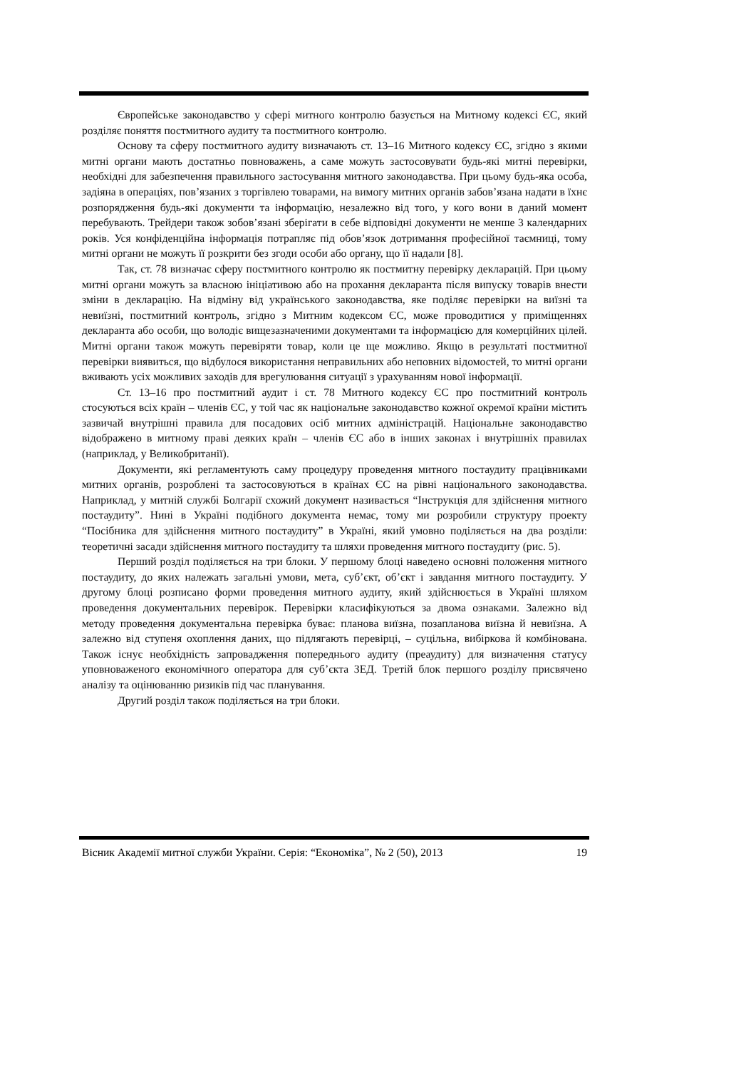Європейське законодавство у сфері митного контролю базується на Митному кодексі ЄС, який розділяє поняття постмитного аудиту та постмитного контролю.
Основу та сферу постмитного аудиту визначають ст. 13–16 Митного кодексу ЄС, згідно з якими митні органи мають достатньо повноважень, а саме можуть застосовувати будь-які митні перевірки, необхідні для забезпечення правильного застосування митного законодавства. При цьому будь-яка особа, задіяна в операціях, пов’язаних з торгівлею товарами, на вимогу митних органів забов’язана надати в їхнє розпорядження будь-які документи та інформацію, незалежно від того, у кого вони в даний момент перебувають. Трейдери також зобов’язані зберігати в себе відповідні документи не менше 3 календарних років. Уся конфіденційна інформація потрапляє під обов’язок дотримання професійної таємниці, тому митні органи не можуть її розкрити без згоди особи або органу, що її надали [8].
Так, ст. 78 визначає сферу постмитного контролю як постмитну перевірку декларацій. При цьому митні органи можуть за власною ініціативою або на прохання декларанта після випуску товарів внести зміни в декларацію. На відміну від українського законодавства, яке поділяє перевірки на виїзні та невиїзні, постмитний контроль, згідно з Митним кодексом ЄС, може проводитися у приміщеннях декларанта або особи, що володіє вищезазначеними документами та інформацією для комерційних цілей. Митні органи також можуть перевіряти товар, коли це ще можливо. Якщо в результаті постмитної перевірки виявиться, що відбулося використання неправильних або неповних відомостей, то митні органи вживають усіх можливих заходів для врегулювання ситуації з урахуванням нової інформації.
Ст. 13–16 про постмитний аудит і ст. 78 Митного кодексу ЄС про постмитний контроль стосуються всіх країн – членів ЄС, у той час як національне законодавство кожної окремої країни містить зазвичай внутрішні правила для посадових осіб митних адміністрацій. Національне законодавство відображено в митному праві деяких країн – членів ЄС або в інших законах і внутрішніх правилах (наприклад, у Великобританії).
Документи, які регламентують саму процедуру проведення митного постаудиту працівниками митних органів, розроблені та застосовуються в країнах ЄС на рівні національного законодавства. Наприклад, у митній службі Болгарії схожий документ називається “Інструкція для здійснення митного постаудиту”. Нині в Україні подібного документа немає, тому ми розробили структуру проекту “Посібника для здійснення митного постаудиту” в Україні, який умовно поділяється на два розділи: теоретичні засади здійснення митного постаудиту та шляхи проведення митного постаудиту (рис. 5).
Перший розділ поділяється на три блоки. У першому блоці наведено основні положення митного постаудиту, до яких належать загальні умови, мета, суб’єкт, об’єкт і завдання митного постаудиту. У другому блоці розписано форми проведення митного аудиту, який здійснюється в Україні шляхом проведення документальних перевірок. Перевірки класифікуються за двома ознаками. Залежно від методу проведення документальна перевірка буває: планова виїзна, позапланова виїзна й невиїзна. А залежно від ступеня охоплення даних, що підлягають перевірці, – суцільна, вибіркова й комбінована. Також існує необхідність запровадження попереднього аудиту (преаудиту) для визначення статусу уповноваженого економічного оператора для суб’єкта ЗЕД. Третій блок першого розділу присвячено аналізу та оцінюванню ризиків під час планування.
Другий розділ також поділяється на три блоки.
Вісник Академії митної служби України. Серія: “Економіка”, № 2 (50), 2013 19